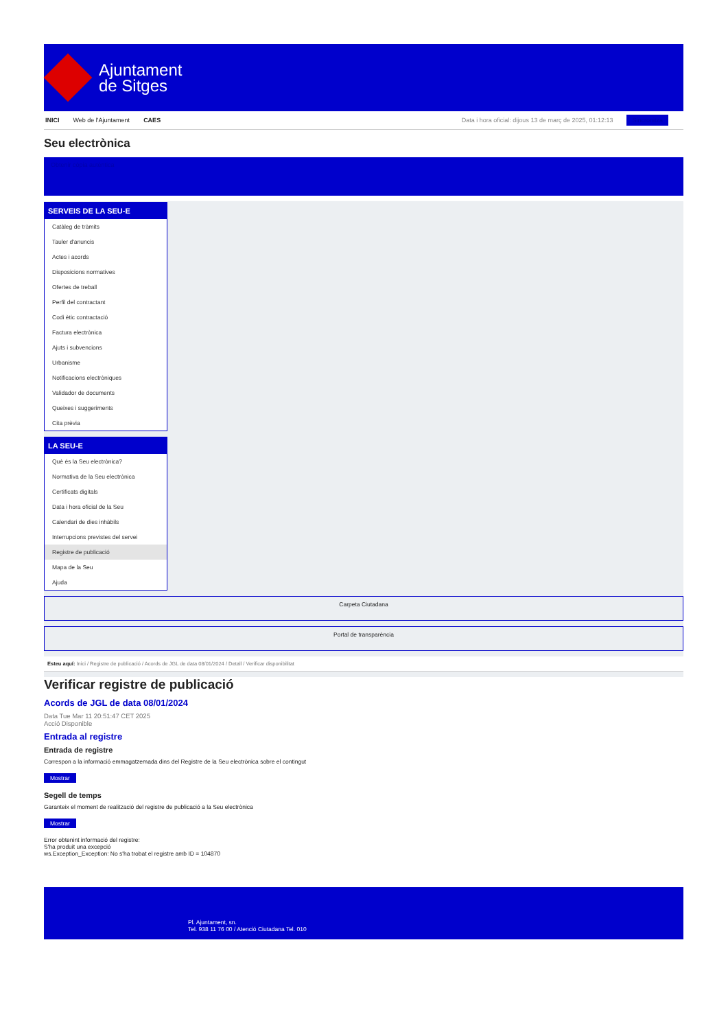Ajuntament
de Sitges
INICI Web de l'Ajuntament CAES Data i hora oficial: dijous 13 de març de 2025, 01:12:13 Sincronitza
Seu electrònica
Obtenir còpia autèntica
SERVEIS DE LA SEU-E
Catàleg de tràmits
Tauler d'anuncis
Actes i acords
Disposicions normatives
Ofertes de treball
Perfil del contractant
Codi ètic contractació
Factura electrònica
Ajuts i subvencions
Urbanisme
Notificacions electròniques
Validador de documents
Queixes i suggeriments
Cita prèvia
LA SEU-E
Què és la Seu electrònica?
Normativa de la Seu electrònica
Certificats digitals
Data i hora oficial de la Seu
Calendari de dies inhàbils
Interrupcions previstes del servei
Registre de publicació
Mapa de la Seu
Ajuda
Carpeta Ciutadana
Portal de transparència
Esteu aquí: Inici / Registre de publicació / Acords de JGL de data 08/01/2024 / Detall / Verificar disponibilitat
Verificar registre de publicació
Acords de JGL de data 08/01/2024
Data Tue Mar 11 20:51:47 CET 2025
Acció Disponible
Entrada al registre
Entrada de registre
Correspon a la informació emmagatzemada dins del Registre de la Seu electrònica sobre el contingut
Mostrar
Segell de temps
Garanteix el moment de realització del registre de publicació a la Seu electrònica
Mostrar
Error obtenint informació del registre:
S'ha produit una excepció
ws.Exception_Exception: No s'ha trobat el registre amb ID = 104870
Pl. Ajuntament, sn.
Tel. 938 11 76 00 / Atenció Ciutadana Tel. 010